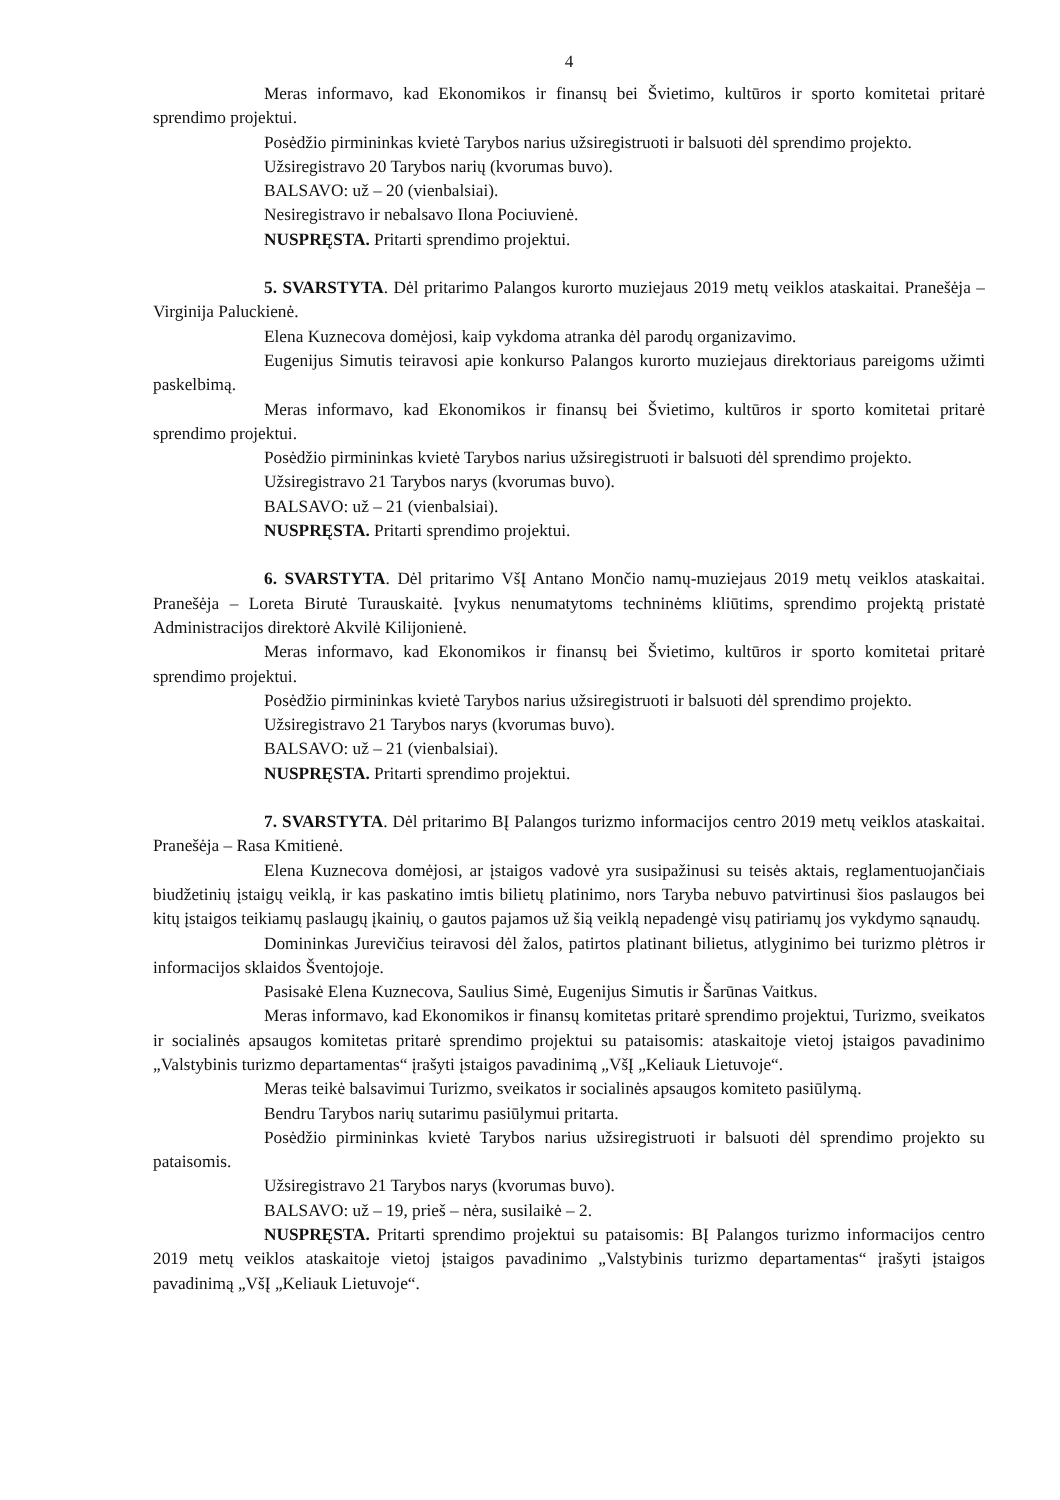4
Meras informavo, kad Ekonomikos ir finansų bei Švietimo, kultūros ir sporto komitetai pritarė sprendimo projektui.
Posėdžio pirmininkas kvietė Tarybos narius užsiregistruoti ir balsuoti dėl sprendimo projekto.
Užsiregistravo 20 Tarybos narių (kvorumas buvo).
BALSAVO: už – 20 (vienbalsiai).
Nesiregistravo ir nebalsavo Ilona Pociuvienė.
NUSPRĘSTA. Pritarti sprendimo projektui.
5. SVARSTYTA. Dėl pritarimo Palangos kurorto muziejaus 2019 metų veiklos ataskaitai. Pranešėja – Virginija Paluckienė.
Elena Kuznecova domėjosi, kaip vykdoma atranka dėl parodų organizavimo.
Eugenijus Simutis teiravosi apie konkurso Palangos kurorto muziejaus direktoriaus pareigoms užimti paskelbimą.
Meras informavo, kad Ekonomikos ir finansų bei Švietimo, kultūros ir sporto komitetai pritarė sprendimo projektui.
Posėdžio pirmininkas kvietė Tarybos narius užsiregistruoti ir balsuoti dėl sprendimo projekto.
Užsiregistravo 21 Tarybos narys (kvorumas buvo).
BALSAVO: už – 21 (vienbalsiai).
NUSPRĘSTA. Pritarti sprendimo projektui.
6. SVARSTYTA. Dėl pritarimo VšĮ Antano Mončio namų-muziejaus 2019 metų veiklos ataskaitai. Pranešėja – Loreta Birutė Turauskaitė. Įvykus nenumatytoms techninėms kliūtims, sprendimo projektą pristatė Administracijos direktorė Akvilė Kilijonienė.
Meras informavo, kad Ekonomikos ir finansų bei Švietimo, kultūros ir sporto komitetai pritarė sprendimo projektui.
Posėdžio pirmininkas kvietė Tarybos narius užsiregistruoti ir balsuoti dėl sprendimo projekto.
Užsiregistravo 21 Tarybos narys (kvorumas buvo).
BALSAVO: už – 21 (vienbalsiai).
NUSPRĘSTA. Pritarti sprendimo projektui.
7. SVARSTYTA. Dėl pritarimo BĮ Palangos turizmo informacijos centro 2019 metų veiklos ataskaitai. Pranešėja – Rasa Kmitienė.
Elena Kuznecova domėjosi, ar įstaigos vadovė yra susipažinusi su teisės aktais, reglamentuojančiais biudžetinių įstaigų veiklą, ir kas paskatino imtis bilietų platinimo, nors Taryba nebuvo patvirtinusi šios paslaugos bei kitų įstaigos teikiamų paslaugų įkainių, o gautos pajamos už šią veiklą nepadengė visų patiriamų jos vykdymo sąnaudų.
Domininkas Jurevičius teiravosi dėl žalos, patirtos platinant bilietus, atlyginimo bei turizmo plėtros ir informacijos sklaidos Šventojoje.
Pasisakė Elena Kuznecova, Saulius Simė, Eugenijus Simutis ir Šarūnas Vaitkus.
Meras informavo, kad Ekonomikos ir finansų komitetas pritarė sprendimo projektui, Turizmo, sveikatos ir socialinės apsaugos komitetas pritarė sprendimo projektui su pataisomis: ataskaitoje vietoj įstaigos pavadinimo „Valstybinis turizmo departamentas“ įrašyti įstaigos pavadinimą „VšĮ „Keliauk Lietuvoje“.
Meras teikė balsavimui Turizmo, sveikatos ir socialinės apsaugos komiteto pasiūlymą.
Bendru Tarybos narių sutarimu pasiūlymui pritarta.
Posėdžio pirmininkas kvietė Tarybos narius užsiregistruoti ir balsuoti dėl sprendimo projekto su pataisomis.
Užsiregistravo 21 Tarybos narys (kvorumas buvo).
BALSAVO: už – 19, prieš – nėra, susilaikė – 2.
NUSPRĘSTA. Pritarti sprendimo projektui su pataisomis: BĮ Palangos turizmo informacijos centro 2019 metų veiklos ataskaitoje vietoj įstaigos pavadinimo „Valstybinis turizmo departamentas“ įrašyti įstaigos pavadinimą „VšĮ „Keliauk Lietuvoje“.